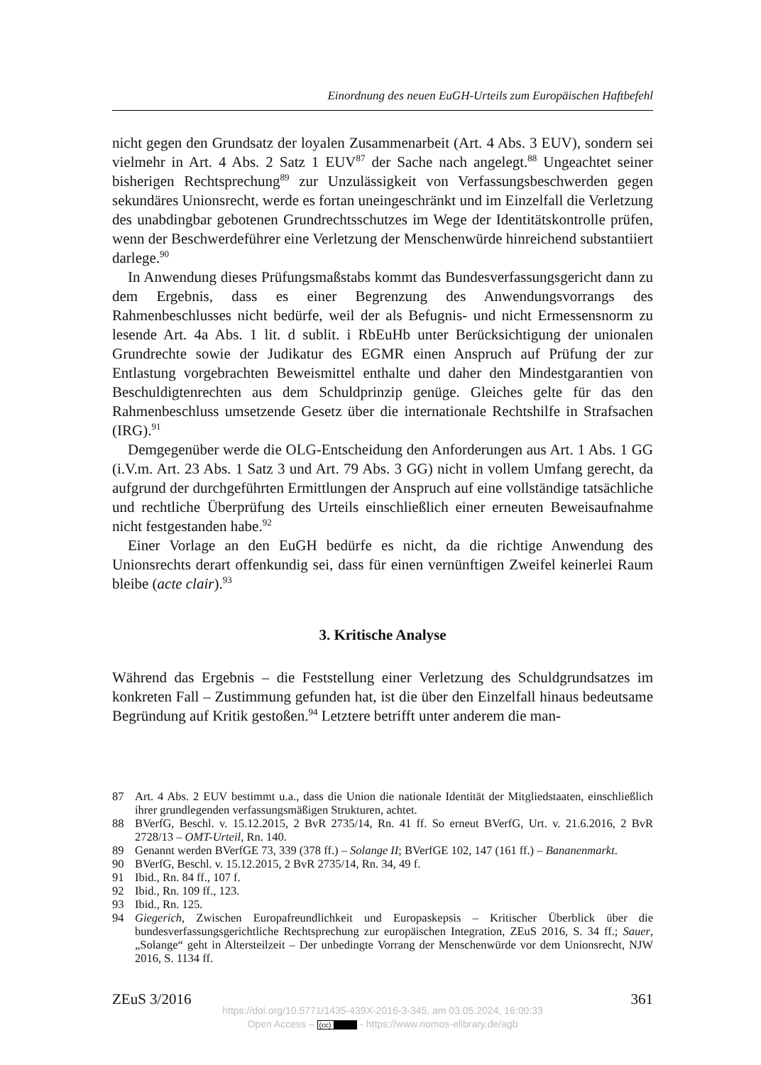Einordnung des neuen EuGH-Urteils zum Europäischen Haftbefehl
nicht gegen den Grundsatz der loyalen Zusammenarbeit (Art. 4 Abs. 3 EUV), sondern sei vielmehr in Art. 4 Abs. 2 Satz 1 EUV<sup>87</sup> der Sache nach angelegt.<sup>88</sup> Ungeachtet seiner bisherigen Rechtsprechung<sup>89</sup> zur Unzulässigkeit von Verfassungsbeschwerden gegen sekundäres Unionsrecht, werde es fortan uneingeschränkt und im Einzelfall die Verletzung des unabdingbar gebotenen Grundrechtsschutzes im Wege der Identitätskontrolle prüfen, wenn der Beschwerdeführer eine Verletzung der Menschenwürde hinreichend substantiiert darlege.<sup>90</sup>
In Anwendung dieses Prüfungsmaßstabs kommt das Bundesverfassungsgericht dann zu dem Ergebnis, dass es einer Begrenzung des Anwendungsvorrangs des Rahmenbeschlusses nicht bedürfe, weil der als Befugnis- und nicht Ermessensnorm zu lesende Art. 4a Abs. 1 lit. d sublit. i RbEuHb unter Berücksichtigung der unionalen Grundrechte sowie der Judikatur des EGMR einen Anspruch auf Prüfung der zur Entlastung vorgebrachten Beweismittel enthalte und daher den Mindestgarantien von Beschuldigtenrechten aus dem Schuldprinzip genüge. Gleiches gelte für das den Rahmenbeschluss umsetzende Gesetz über die internationale Rechtshilfe in Strafsachen (IRG).<sup>91</sup>
Demgegenüber werde die OLG-Entscheidung den Anforderungen aus Art. 1 Abs. 1 GG (i.V.m. Art. 23 Abs. 1 Satz 3 und Art. 79 Abs. 3 GG) nicht in vollem Umfang gerecht, da aufgrund der durchgeführten Ermittlungen der Anspruch auf eine vollständige tatsächliche und rechtliche Überprüfung des Urteils einschließlich einer erneuten Beweisaufnahme nicht festgestanden habe.<sup>92</sup>
Einer Vorlage an den EuGH bedürfe es nicht, da die richtige Anwendung des Unionsrechts derart offenkundig sei, dass für einen vernünftigen Zweifel keinerlei Raum bleibe (acte clair).<sup>93</sup>
3. Kritische Analyse
Während das Ergebnis – die Feststellung einer Verletzung des Schuldgrundsatzes im konkreten Fall – Zustimmung gefunden hat, ist die über den Einzelfall hinaus bedeutsame Begründung auf Kritik gestoßen.<sup>94</sup> Letztere betrifft unter anderem die man-
87 Art. 4 Abs. 2 EUV bestimmt u.a., dass die Union die nationale Identität der Mitgliedstaaten, einschließlich ihrer grundlegenden verfassungsmäßigen Strukturen, achtet.
88 BVerfG, Beschl. v. 15.12.2015, 2 BvR 2735/14, Rn. 41 ff. So erneut BVerfG, Urt. v. 21.6.2016, 2 BvR 2728/13 – OMT-Urteil, Rn. 140.
89 Genannt werden BVerfGE 73, 339 (378 ff.) – Solange II; BVerfGE 102, 147 (161 ff.) – Bananenmarkt.
90 BVerfG, Beschl. v. 15.12.2015, 2 BvR 2735/14, Rn. 34, 49 f.
91 Ibid., Rn. 84 ff., 107 f.
92 Ibid., Rn. 109 ff., 123.
93 Ibid., Rn. 125.
94 Giegerich, Zwischen Europafreundlichkeit und Europaskepsis – Kritischer Überblick über die bundesverfassungsgerichtliche Rechtsprechung zur europäischen Integration, ZEuS 2016, S. 34 ff.; Sauer, „Solange“ geht in Altersteilzeit – Der unbedingte Vorrang der Menschenwürde vor dem Unionsrecht, NJW 2016, S. 1134 ff.
ZEuS 3/2016 361
https://doi.org/10.5771/1435-439X-2016-3-345, am 03.05.2024, 16:00:33
Open Access – (cc) BY - https://www.nomos-elibrary.de/agb